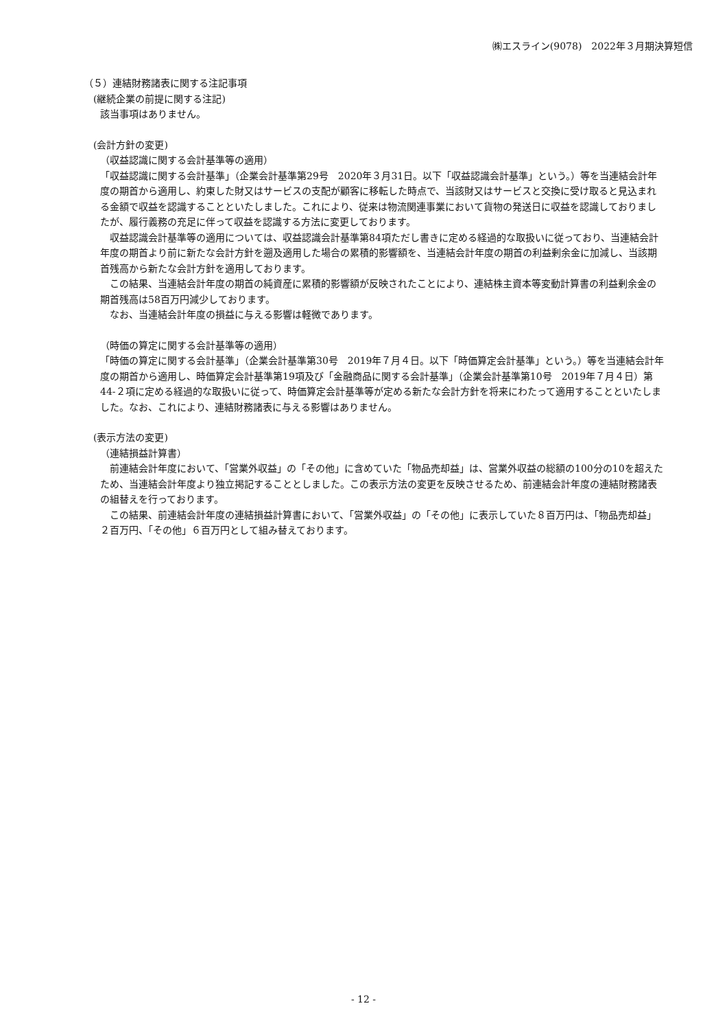㈱エスライン(9078)　2022年３月期決算短信
（５）連結財務諸表に関する注記事項
(継続企業の前提に関する注記)
該当事項はありません。
(会計方針の変更)
（収益認識に関する会計基準等の適用）
「収益認識に関する会計基準」（企業会計基準第29号　2020年３月31日。以下「収益認識会計基準」という。）等を当連結会計年度の期首から適用し、約束した財又はサービスの支配が顧客に移転した時点で、当該財又はサービスと交換に受け取ると見込まれる金額で収益を認識することといたしました。これにより、従来は物流関連事業において貨物の発送日に収益を認識しておりましたが、履行義務の充足に伴って収益を認識する方法に変更しております。
　収益認識会計基準等の適用については、収益認識会計基準第84項ただし書きに定める経過的な取扱いに従っており、当連結会計年度の期首より前に新たな会計方針を遡及適用した場合の累積的影響額を、当連結会計年度の期首の利益剰余金に加減し、当該期首残高から新たな会計方針を適用しております。
　この結果、当連結会計年度の期首の純資産に累積的影響額が反映されたことにより、連結株主資本等変動計算書の利益剰余金の期首残高は58百万円減少しております。
　なお、当連結会計年度の損益に与える影響は軽微であります。
（時価の算定に関する会計基準等の適用）
「時価の算定に関する会計基準」（企業会計基準第30号　2019年７月４日。以下「時価算定会計基準」という。）等を当連結会計年度の期首から適用し、時価算定会計基準第19項及び「金融商品に関する会計基準」（企業会計基準第10号　2019年７月４日）第44-２項に定める経過的な取扱いに従って、時価算定会計基準等が定める新たな会計方針を将来にわたって適用することといたしました。なお、これにより、連結財務諸表に与える影響はありません。
(表示方法の変更)
（連結損益計算書）
　前連結会計年度において、「営業外収益」の「その他」に含めていた「物品売却益」は、営業外収益の総額の100分の10を超えたため、当連結会計年度より独立掲記することとしました。この表示方法の変更を反映させるため、前連結会計年度の連結財務諸表の組替えを行っております。
　この結果、前連結会計年度の連結損益計算書において、「営業外収益」の「その他」に表示していた８百万円は、「物品売却益」２百万円、「その他」６百万円として組み替えております。
- 12 -